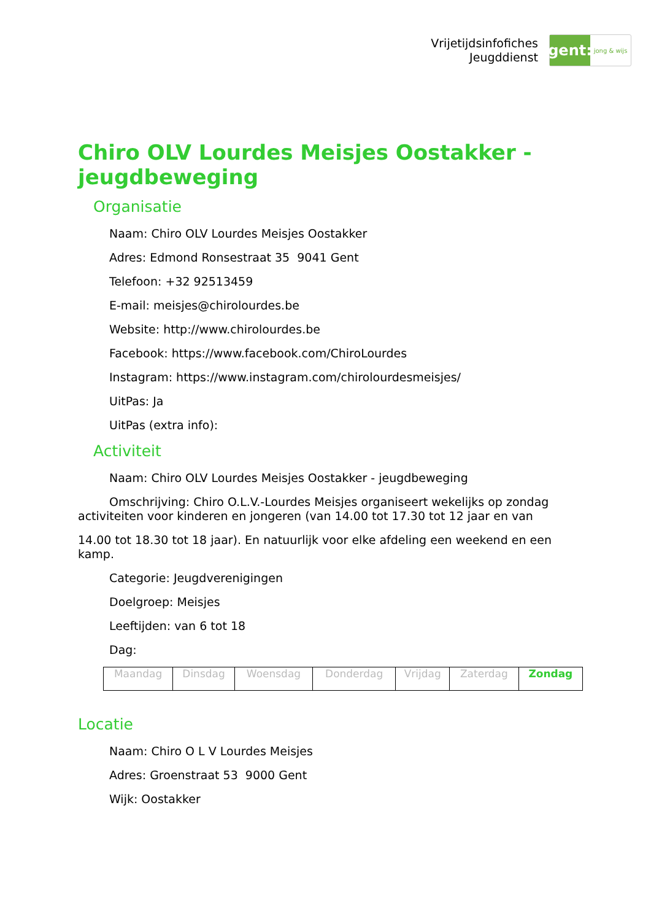Vrijetijdsinfofiches
Jeugddienst
gent:
jong & wijs
Chiro OLV Lourdes Meisjes Oostakker - jeugdbeweging
Organisatie
Naam: Chiro OLV Lourdes Meisjes Oostakker
Adres: Edmond Ronsestraat 35 9041 Gent
Telefoon: +32 92513459
E-mail: meisjes@chirolourdes.be
Website: http://www.chirolourdes.be
Facebook: https://www.facebook.com/ChiroLourdes
Instagram: https://www.instagram.com/chirolourdesmeisjes/
UitPas: Ja
UitPas (extra info):
Activiteit
Naam: Chiro OLV Lourdes Meisjes Oostakker - jeugdbeweging
Omschrijving: Chiro O.L.V.-Lourdes Meisjes organiseert wekelijks op zondag activiteiten voor kinderen en jongeren (van 14.00 tot 17.30 tot 12 jaar en van
14.00 tot 18.30 tot 18 jaar). En natuurlijk voor elke afdeling een weekend en een kamp.
Categorie: Jeugdverenigingen
Doelgroep: Meisjes
Leeftijden: van 6 tot 18
Dag:
| Maandag | Dinsdag | Woensdag | Donderdag | Vrijdag | Zaterdag | Zondag |
Locatie
Naam: Chiro O L V Lourdes Meisjes
Adres: Groenstraat 53 9000 Gent
Wijk: Oostakker